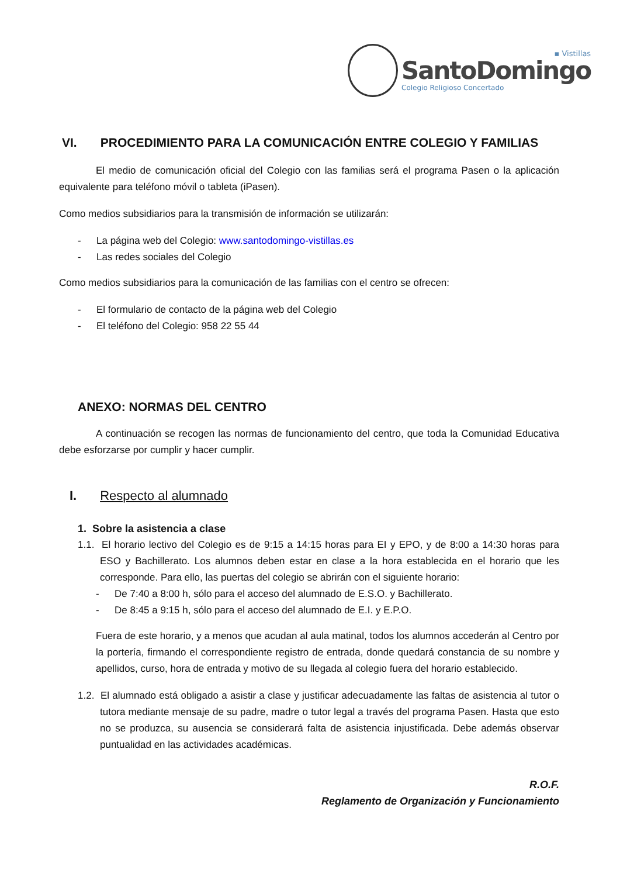▪ Vistillas
SantoDomingo
Colegio Religioso Concertado
VI. PROCEDIMIENTO PARA LA COMUNICACIÓN ENTRE COLEGIO Y FAMILIAS
El medio de comunicación oficial del Colegio con las familias será el programa Pasen o la aplicación equivalente para teléfono móvil o tableta (iPasen).
Como medios subsidiarios para la transmisión de información se utilizarán:
- La página web del Colegio: www.santodomingo-vistillas.es
- Las redes sociales del Colegio
Como medios subsidiarios para la comunicación de las familias con el centro se ofrecen:
- El formulario de contacto de la página web del Colegio
- El teléfono del Colegio: 958 22 55 44
ANEXO: NORMAS DEL CENTRO
A continuación se recogen las normas de funcionamiento del centro, que toda la Comunidad Educativa debe esforzarse por cumplir y hacer cumplir.
I. Respecto al alumnado
1. Sobre la asistencia a clase
1.1. El horario lectivo del Colegio es de 9:15 a 14:15 horas para EI y EPO, y de 8:00 a 14:30 horas para ESO y Bachillerato. Los alumnos deben estar en clase a la hora establecida en el horario que les corresponde. Para ello, las puertas del colegio se abrirán con el siguiente horario:
- De 7:40 a 8:00 h, sólo para el acceso del alumnado de E.S.O. y Bachillerato.
- De 8:45 a 9:15 h, sólo para el acceso del alumnado de E.I. y E.P.O.
Fuera de este horario, y a menos que acudan al aula matinal, todos los alumnos accederán al Centro por la portería, firmando el correspondiente registro de entrada, donde quedará constancia de su nombre y apellidos, curso, hora de entrada y motivo de su llegada al colegio fuera del horario establecido.
1.2. El alumnado está obligado a asistir a clase y justificar adecuadamente las faltas de asistencia al tutor o tutora mediante mensaje de su padre, madre o tutor legal a través del programa Pasen. Hasta que esto no se produzca, su ausencia se considerará falta de asistencia injustificada. Debe además observar puntualidad en las actividades académicas.
R.O.F.
Reglamento de Organización y Funcionamiento